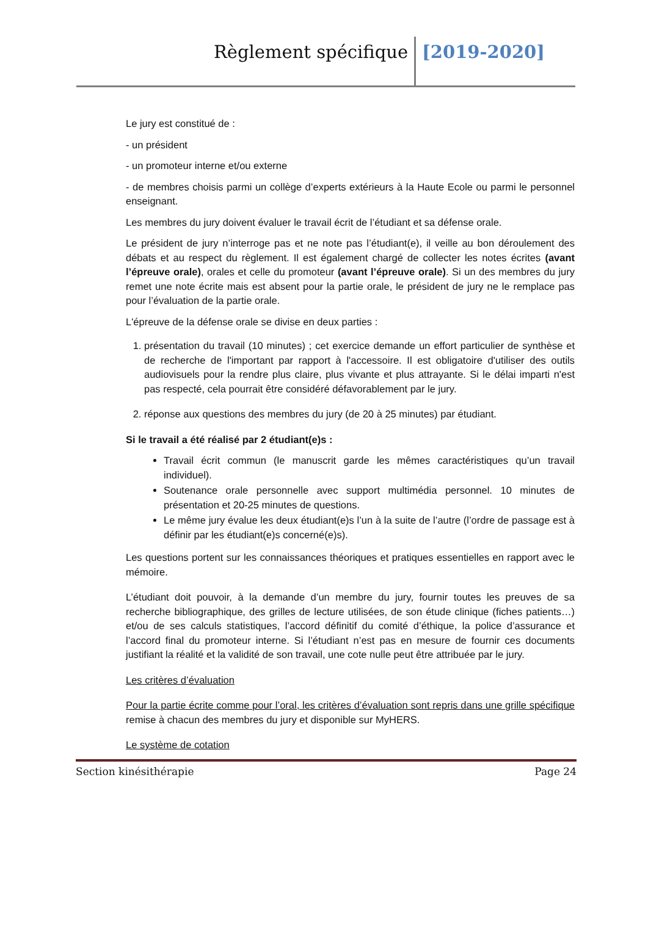Règlement spécifique
[2019-2020]
Le jury est constitué de :
- un président
- un promoteur interne et/ou externe
- de membres choisis parmi un collège d’experts extérieurs à la Haute Ecole ou parmi le personnel enseignant.
Les membres du jury doivent évaluer le travail écrit de l’étudiant et sa défense orale.
Le président de jury n’interroge pas et ne note pas l’étudiant(e), il veille au bon déroulement des débats et au respect du règlement. Il est également chargé de collecter les notes écrites (avant l’épreuve orale), orales et celle du promoteur (avant l’épreuve orale). Si un des membres du jury remet une note écrite mais est absent pour la partie orale, le président de jury ne le remplace pas pour l’évaluation de la partie orale.
L'épreuve de la défense orale se divise en deux parties :
1. présentation du travail (10 minutes) ; cet exercice demande un effort particulier de synthèse et de recherche de l'important par rapport à l'accessoire. Il est obligatoire d'utiliser des outils audiovisuels pour la rendre plus claire, plus vivante et plus attrayante. Si le délai imparti n'est pas respecté, cela pourrait être considéré défavorablement par le jury.
2. réponse aux questions des membres du jury (de 20 à 25 minutes) par étudiant.
Si le travail a été réalisé par 2 étudiant(e)s :
Travail écrit commun (le manuscrit garde les mêmes caractéristiques qu’un travail individuel).
Soutenance orale personnelle avec support multimédia personnel. 10 minutes de présentation et 20-25 minutes de questions.
Le même jury évalue les deux étudiant(e)s l’un à la suite de l’autre (l’ordre de passage est à définir par les étudiant(e)s concerné(e)s).
Les questions portent sur les connaissances théoriques et pratiques essentielles en rapport avec le mémoire.
L’étudiant doit pouvoir, à la demande d’un membre du jury, fournir toutes les preuves de sa recherche bibliographique, des grilles de lecture utilisées, de son étude clinique (fiches patients…) et/ou de ses calculs statistiques, l’accord définitif du comité d’éthique, la police d’assurance et l’accord final du promoteur interne. Si l’étudiant n’est pas en mesure de fournir ces documents justifiant la réalité et la validité de son travail, une cote nulle peut être attribuée par le jury.
Les critères d’évaluation
Pour la partie écrite comme pour l’oral, les critères d’évaluation sont repris dans une grille spécifique remise à chacun des membres du jury et disponible sur MyHERS.
Le système de cotation
Section kinésithérapie Page 24